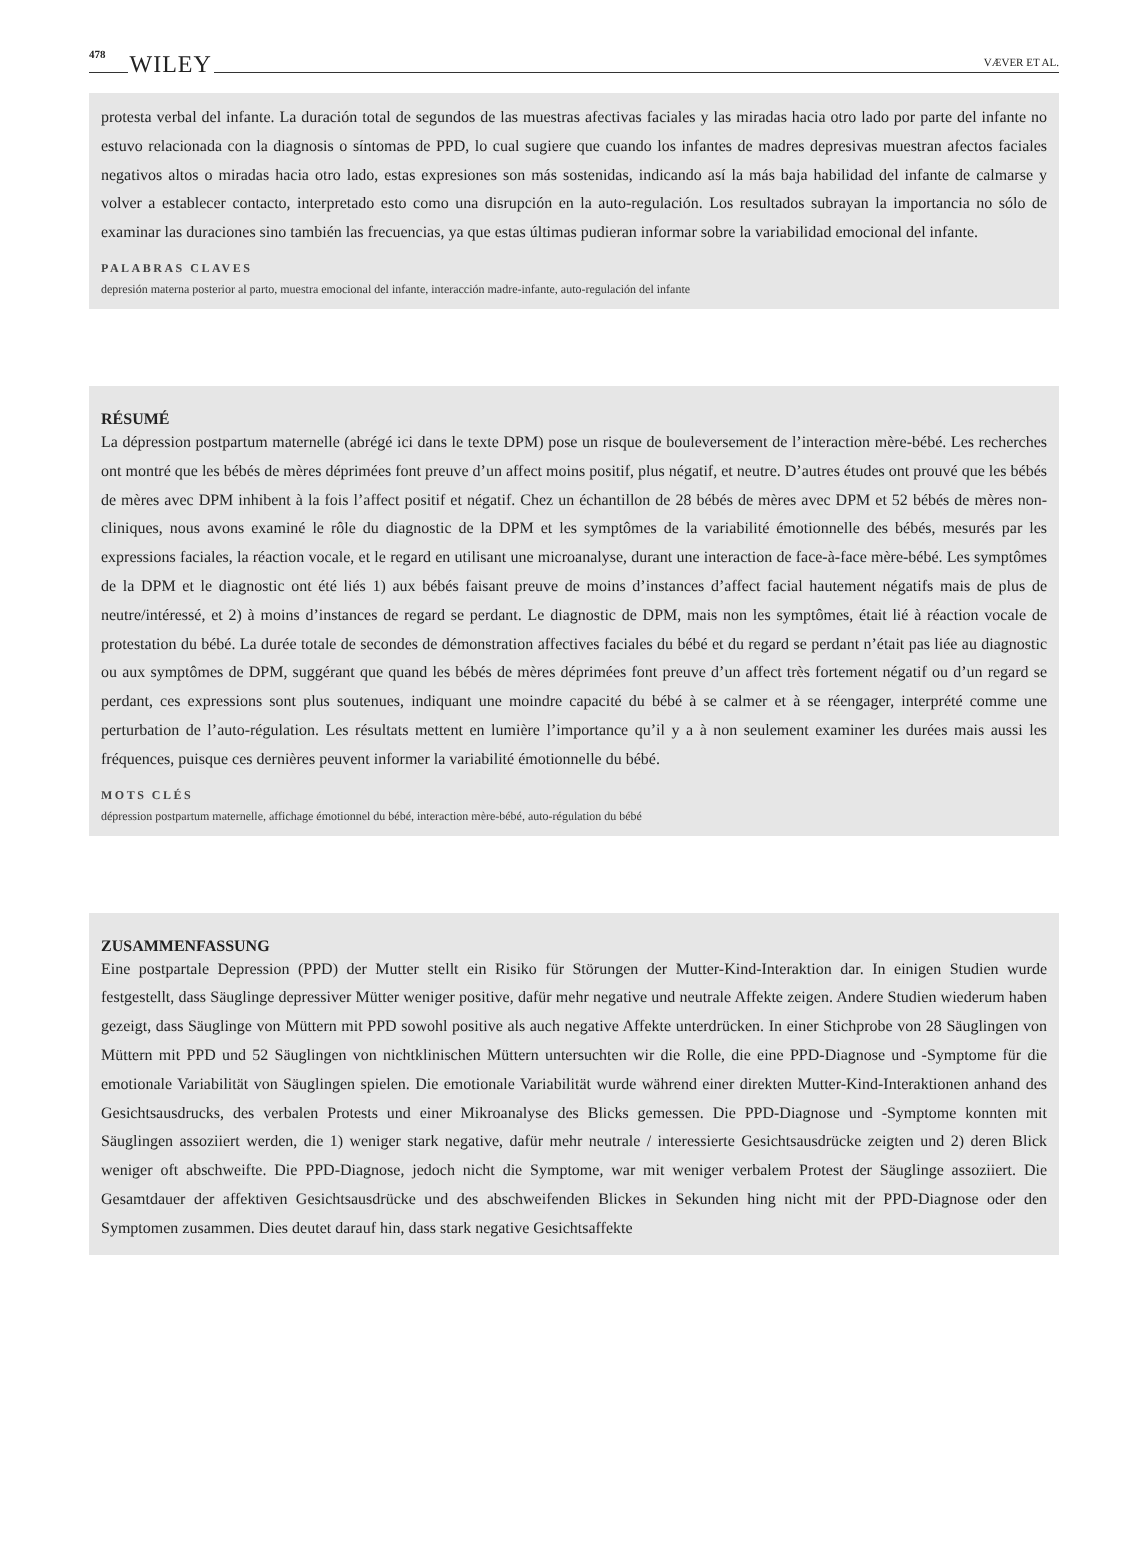478 WILEY VÆVER ET AL.
protesta verbal del infante. La duración total de segundos de las muestras afectivas faciales y las miradas hacia otro lado por parte del infante no estuvo relacionada con la diagnosis o síntomas de PPD, lo cual sugiere que cuando los infantes de madres depresivas muestran afectos faciales negativos altos o miradas hacia otro lado, estas expresiones son más sostenidas, indicando así la más baja habilidad del infante de calmarse y volver a establecer contacto, interpretado esto como una disrupción en la auto-regulación. Los resultados subrayan la importancia no sólo de examinar las duraciones sino también las frecuencias, ya que estas últimas pudieran informar sobre la variabilidad emocional del infante.
PALABRAS CLAVES
depresión materna posterior al parto, muestra emocional del infante, interacción madre-infante, auto-regulación del infante
RÉSUMÉ
La dépression postpartum maternelle (abrégé ici dans le texte DPM) pose un risque de bouleversement de l’interaction mère-bébé. Les recherches ont montré que les bébés de mères déprimées font preuve d’un affect moins positif, plus négatif, et neutre. D’autres études ont prouvé que les bébés de mères avec DPM inhibent à la fois l’affect positif et négatif. Chez un échantillon de 28 bébés de mères avec DPM et 52 bébés de mères non-cliniques, nous avons examiné le rôle du diagnostic de la DPM et les symptômes de la variabilité émotionnelle des bébés, mesurés par les expressions faciales, la réaction vocale, et le regard en utilisant une microanalyse, durant une interaction de face-à-face mère-bébé. Les symptômes de la DPM et le diagnostic ont été liés 1) aux bébés faisant preuve de moins d’instances d’affect facial hautement négatifs mais de plus de neutre/intéressé, et 2) à moins d’instances de regard se perdant. Le diagnostic de DPM, mais non les symptômes, était lié à réaction vocale de protestation du bébé. La durée totale de secondes de démonstration affectives faciales du bébé et du regard se perdant n’était pas liée au diagnostic ou aux symptômes de DPM, suggérant que quand les bébés de mères déprimées font preuve d’un affect très fortement négatif ou d’un regard se perdant, ces expressions sont plus soutenues, indiquant une moindre capacité du bébé à se calmer et à se réengager, interprété comme une perturbation de l’auto-régulation. Les résultats mettent en lumière l’importance qu’il y a à non seulement examiner les durées mais aussi les fréquences, puisque ces dernières peuvent informer la variabilité émotionnelle du bébé.
MOTS CLÉS
dépression postpartum maternelle, affichage émotionnel du bébé, interaction mère-bébé, auto-régulation du bébé
ZUSAMMENFASSUNG
Eine postpartale Depression (PPD) der Mutter stellt ein Risiko für Störungen der Mutter-Kind-Interaktion dar. In einigen Studien wurde festgestellt, dass Säuglinge depressiver Mütter weniger positive, dafür mehr negative und neutrale Affekte zeigen. Andere Studien wiederum haben gezeigt, dass Säuglinge von Müttern mit PPD sowohl positive als auch negative Affekte unterdrücken. In einer Stichprobe von 28 Säuglingen von Müttern mit PPD und 52 Säuglingen von nichtklinischen Müttern untersuchten wir die Rolle, die eine PPD-Diagnose und -Symptome für die emotionale Variabilität von Säuglingen spielen. Die emotionale Variabilität wurde während einer direkten Mutter-Kind-Interaktionen anhand des Gesichtsausdrucks, des verbalen Protests und einer Mikroanalyse des Blicks gemessen. Die PPD-Diagnose und -Symptome konnten mit Säuglingen assoziiert werden, die 1) weniger stark negative, dafür mehr neutrale / interessierte Gesichtsausdrücke zeigten und 2) deren Blick weniger oft abschweifte. Die PPD-Diagnose, jedoch nicht die Symptome, war mit weniger verbalem Protest der Säuglinge assoziiert. Die Gesamtdauer der affektiven Gesichtsausdrücke und des abschweifenden Blickes in Sekunden hing nicht mit der PPD-Diagnose oder den Symptomen zusammen. Dies deutet darauf hin, dass stark negative Gesichtsaffekte